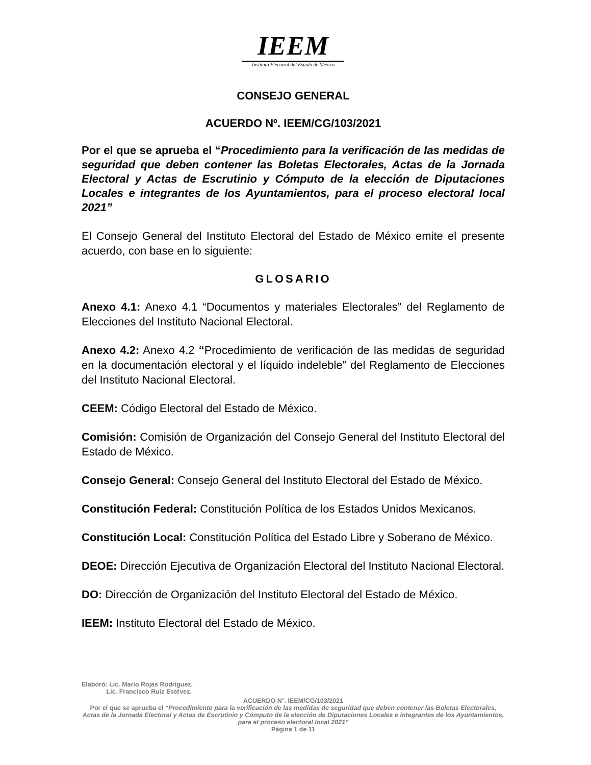IEEM
Instituto Electoral del Estado de México
CONSEJO GENERAL
ACUERDO Nº. IEEM/CG/103/2021
Por el que se aprueba el “Procedimiento para la verificación de las medidas de seguridad que deben contener las Boletas Electorales, Actas de la Jornada Electoral y Actas de Escrutinio y Cómputo de la elección de Diputaciones Locales e integrantes de los Ayuntamientos, para el proceso electoral local 2021”
El Consejo General del Instituto Electoral del Estado de México emite el presente acuerdo, con base en lo siguiente:
GLOSARIO
Anexo 4.1: Anexo 4.1 “Documentos y materiales Electorales” del Reglamento de Elecciones del Instituto Nacional Electoral.
Anexo 4.2: Anexo 4.2 “Procedimiento de verificación de las medidas de seguridad en la documentación electoral y el líquido indeleble” del Reglamento de Elecciones del Instituto Nacional Electoral.
CEEM: Código Electoral del Estado de México.
Comisión: Comisión de Organización del Consejo General del Instituto Electoral del Estado de México.
Consejo General: Consejo General del Instituto Electoral del Estado de México.
Constitución Federal: Constitución Política de los Estados Unidos Mexicanos.
Constitución Local: Constitución Política del Estado Libre y Soberano de México.
DEOE: Dirección Ejecutiva de Organización Electoral del Instituto Nacional Electoral.
DO: Dirección de Organización del Instituto Electoral del Estado de México.
IEEM: Instituto Electoral del Estado de México.
Elaboró: Lic. Mario Rojas Rodríguez.
Lic. Francisco Ruiz Estévez.
ACUERDO N°. IEEM/CG/103/2021
Por el que se aprueba el “Procedimiento para la verificación de las medidas de seguridad que deben contener las Boletas Electorales, Actas de la Jornada Electoral y Actas de Escrutinio y Cómputo de la elección de Diputaciones Locales e integrantes de los Ayuntamientos, para el proceso electoral local 2021”
Página 1 de 11